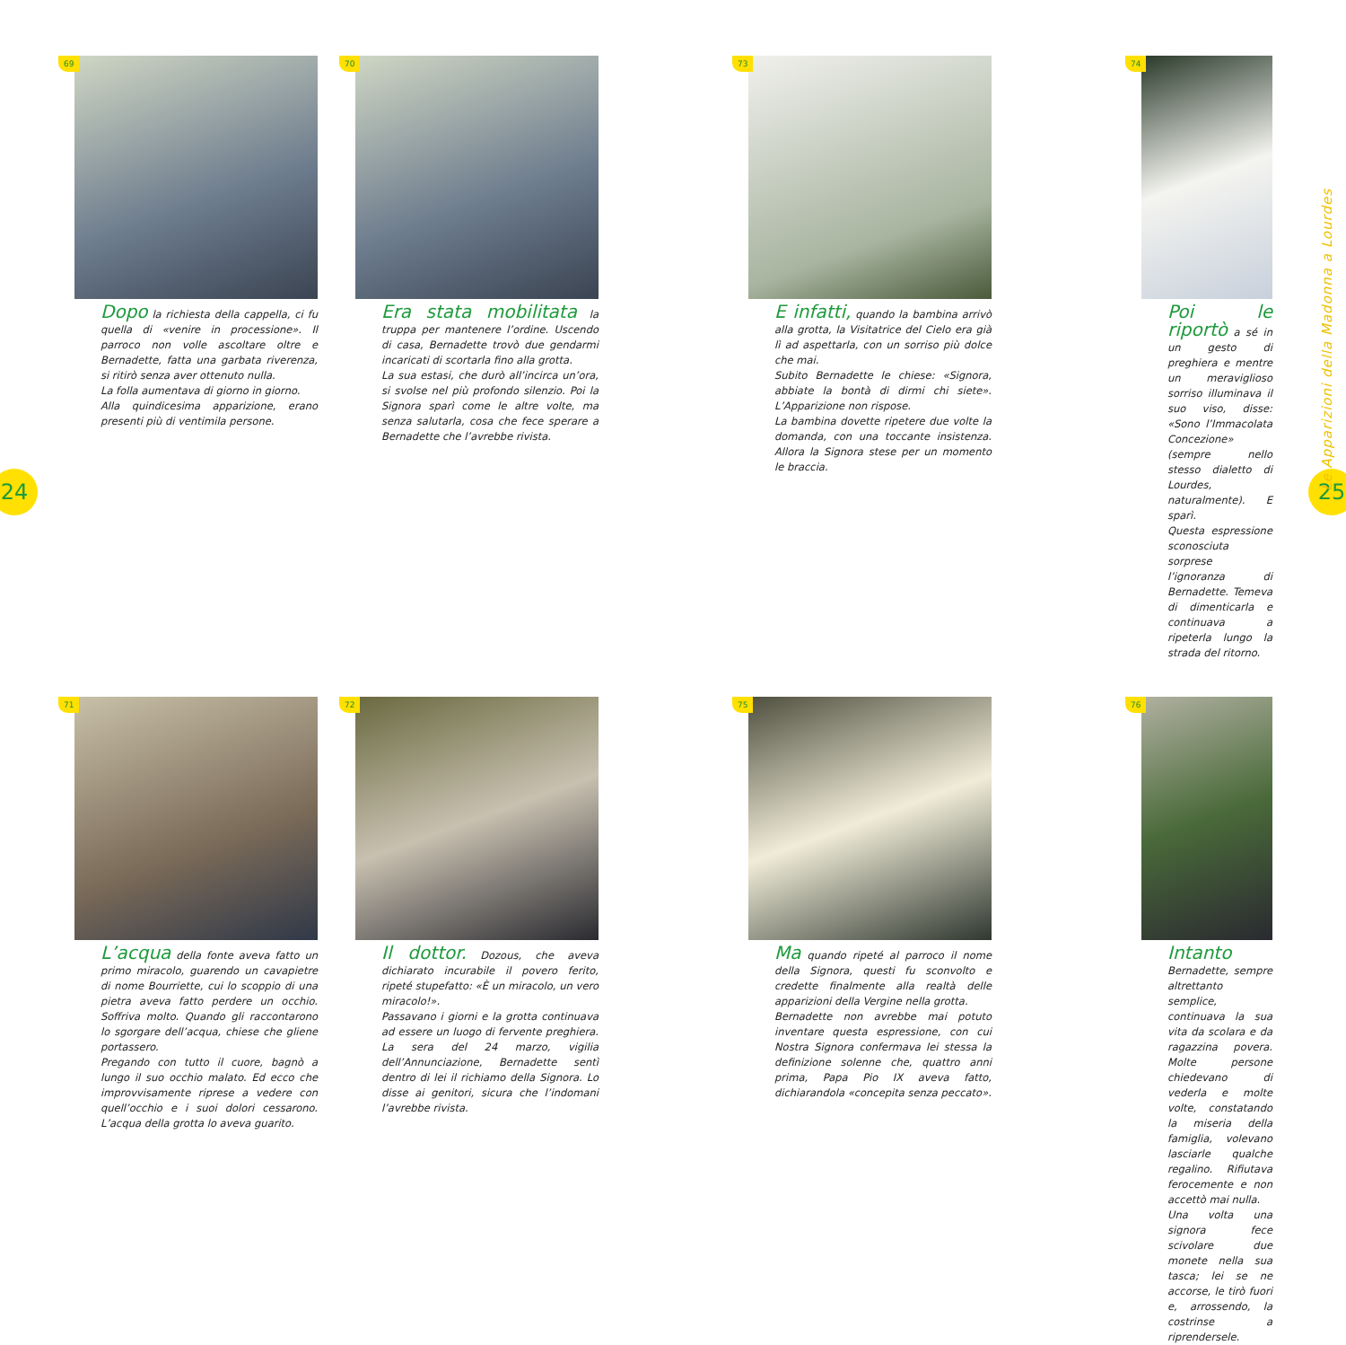69
Dopo la richiesta della cappella, ci fu quella di «venire in processione». Il parroco non volle ascoltare oltre e Bernadette, fatta una garbata riverenza, si ritirò senza aver ottenuto nulla.
La folla aumentava di giorno in giorno.
Alla quindicesima apparizione, erano presenti più di ventimila persone.
70
Era stata mobilitata la truppa per mantenere l’ordine. Uscendo di casa, Bernadette trovò due gendarmi incaricati di scortarla fino alla grotta.
La sua estasi, che durò all’incirca un’ora, si svolse nel più profondo silenzio. Poi la Signora sparì come le altre volte, ma senza salutarla, cosa che fece sperare a Bernadette che l’avrebbe rivista.
73
E infatti, quando la bambina arrivò alla grotta, la Visitatrice del Cielo era già lì ad aspettarla, con un sorriso più dolce che mai.
Subito Bernadette le chiese: «Signora, abbiate la bontà di dirmi chi siete». L’Apparizione non rispose.
La bambina dovette ripetere due volte la domanda, con una toccante insistenza. Allora la Signora stese per un momento le braccia.
74
Poi le riportò a sé in un gesto di preghiera e mentre un meraviglioso sorriso illuminava il suo viso, disse: «Sono l’Immacolata Concezione» (sempre nello stesso dialetto di Lourdes, naturalmente). E sparì.
Questa espressione sconosciuta sorprese l’ignoranza di Bernadette. Temeva di dimenticarla e continuava a ripeterla lungo la strada del ritorno.
71
L’acqua della fonte aveva fatto un primo miracolo, guarendo un cavapietre di nome Bourriette, cui lo scoppio di una pietra aveva fatto perdere un occhio. Soffriva molto. Quando gli raccontarono lo sgorgare dell’acqua, chiese che gliene portassero.
Pregando con tutto il cuore, bagnò a lungo il suo occhio malato. Ed ecco che improvvisamente riprese a vedere con quell’occhio e i suoi dolori cessarono. L’acqua della grotta lo aveva guarito.
72
Il dottor. Dozous, che aveva dichiarato incurabile il povero ferito, ripeté stupefatto: «È un miracolo, un vero miracolo!».
Passavano i giorni e la grotta continuava ad essere un luogo di fervente preghiera. La sera del 24 marzo, vigilia dell’Annunciazione, Bernadette sentì dentro di lei il richiamo della Signora. Lo disse ai genitori, sicura che l’indomani l’avrebbe rivista.
75
Ma quando ripeté al parroco il nome della Signora, questi fu sconvolto e credette finalmente alla realtà delle apparizioni della Vergine nella grotta.
Bernadette non avrebbe mai potuto inventare questa espressione, con cui Nostra Signora confermava lei stessa la definizione solenne che, quattro anni prima, Papa Pio IX aveva fatto, dichiarandola «concepita senza peccato».
76
Intanto Bernadette, sempre altrettanto semplice, continuava la sua vita da scolara e da ragazzina povera. Molte persone chiedevano di vederla e molte volte, constatando la miseria della famiglia, volevano lasciarle qualche regalino. Rifiutava ferocemente e non accettò mai nulla.
Una volta una signora fece scivolare due monete nella sua tasca; lei se ne accorse, le tirò fuori e, arrossendo, la costrinse a riprendersele.
24 25
Le Apparizioni della Madonna a Lourdes